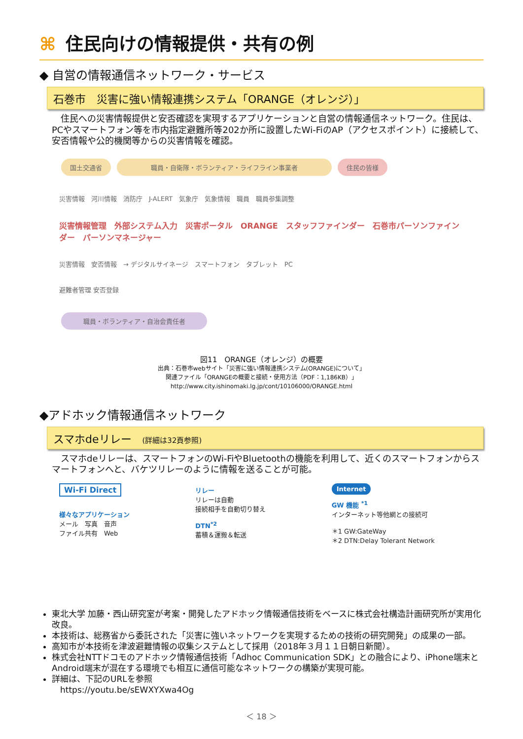⌘ 住民向けの情報提供・共有の例
◆ 自営の情報通信ネットワーク・サービス
石巻市　災害に強い情報連携システム「ORANGE（オレンジ）」
　住民への災害情報提供と安否確認を実現するアプリケーションと自営の情報通信ネットワーク。住民は、 PCやスマートフォン等を市内指定避難所等202か所に設置したWi-FiのAP（アクセスポイント）に接続して、安否情報や公的機関等からの災害情報を確認。
国土交通省 職員・自衛隊・ボランティア・ライフライン事業者 住民の皆様
災害情報　河川情報　消防庁　J-ALERT　気象庁　気象情報　職員　職員参集調整
災害情報管理　外部システム入力　災害ポータル　ORANGE　スタッフファインダー　石巻市パーソンファインダー　パーソンマネージャー
災害情報　安否情報　→ デジタルサイネージ　スマートフォン　タブレット　PC
避難者管理 安否登録
職員・ボランティア・自治会責任者
図11　ORANGE（オレンジ）の概要
出典：石巻市webサイト「災害に強い情報連携システム(ORANGE)について」
関連ファイル「ORANGEの概要と接続・使用方法（PDF：1,186KB）」
http://www.city.ishinomaki.lg.jp/cont/10106000/ORANGE.html
◆アドホック情報通信ネットワーク
スマホdeリレー　(詳細は32頁参照)
　スマホdeリレーは、スマートフォンのWi-FiやBluetoothの機能を利用して、近くのスマートフォンからスマートフォンへと、バケツリレーのように情報を送ることが可能。
Wi-Fi Direct
様々なアプリケーション
メール　写真　音声
ファイル共有　Web
リレー
リレーは自動
接続相手を自動切り替え
DTN<sup>*2</sup>
蓄積＆運搬＆転送
Internet
GW 機能 <sup>*1</sup>
インターネット等他網との接続可
＊1 GW:GateWay
＊2 DTN:Delay Tolerant Network
東北大学 加藤・西山研究室が考案・開発したアドホック情報通信技術をベースに株式会社構造計画研究所が実用化改良。
本技術は、総務省から委託された「災害に強いネットワークを実現するための技術の研究開発」の成果の一部。
高知市が本技術を津波避難情報の収集システムとして採用（2018年３月１１日朝日新聞）。
株式会社NTTドコモのアドホック情報通信技術「Adhoc Communication SDK」との融合により、iPhone端末とAndroid端末が混在する環境でも相互に通信可能なネットワークの構築が実現可能。
詳細は、下記のURLを参照
　https://youtu.be/sEWXYXwa4Og
＜ 18 ＞